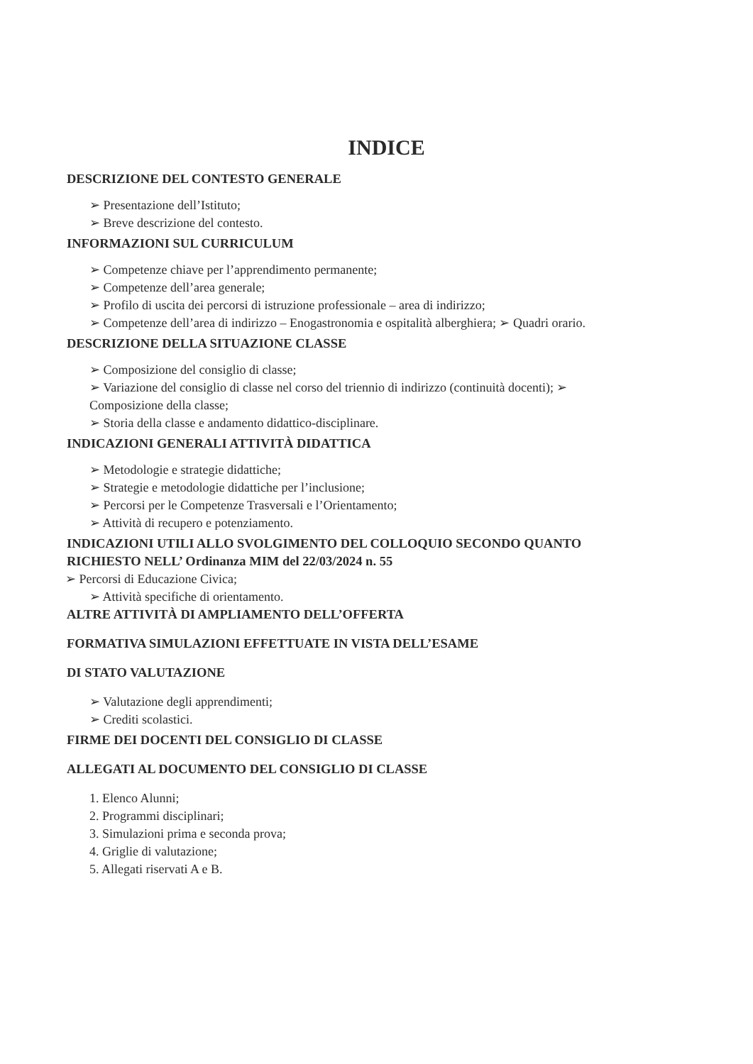INDICE
DESCRIZIONE DEL CONTESTO GENERALE
➢ Presentazione dell’Istituto;
➢ Breve descrizione del contesto.
INFORMAZIONI SUL CURRICULUM
➢ Competenze chiave per l’apprendimento permanente;
➢ Competenze dell’area generale;
➢ Profilo di uscita dei percorsi di istruzione professionale – area di indirizzo;
➢ Competenze dell’area di indirizzo – Enogastronomia e ospitalità alberghiera; ➢ Quadri orario.
DESCRIZIONE DELLA SITUAZIONE CLASSE
➢ Composizione del consiglio di classe;
➢ Variazione del consiglio di classe nel corso del triennio di indirizzo (continuità docenti); ➢ Composizione della classe;
➢ Storia della classe e andamento didattico-disciplinare.
INDICAZIONI GENERALI ATTIVITÀ DIDATTICA
➢ Metodologie e strategie didattiche;
➢ Strategie e metodologie didattiche per l’inclusione;
➢ Percorsi per le Competenze Trasversali e l’Orientamento;
➢ Attività di recupero e potenziamento.
INDICAZIONI UTILI ALLO SVOLGIMENTO DEL COLLOQUIO SECONDO QUANTO RICHIESTO NELL’ Ordinanza MIM del 22/03/2024 n. 55
➢ Percorsi di Educazione Civica;
➢ Attività specifiche di orientamento.
ALTRE ATTIVITÀ DI AMPLIAMENTO DELL’OFFERTA
FORMATIVA SIMULAZIONI EFFETTUATE IN VISTA DELL’ESAME
DI STATO VALUTAZIONE
➢ Valutazione degli apprendimenti;
➢ Crediti scolastici.
FIRME DEI DOCENTI DEL CONSIGLIO DI CLASSE
ALLEGATI AL DOCUMENTO DEL CONSIGLIO DI CLASSE
1. Elenco Alunni;
2. Programmi disciplinari;
3. Simulazioni prima e seconda prova;
4. Griglie di valutazione;
5. Allegati riservati A e B.